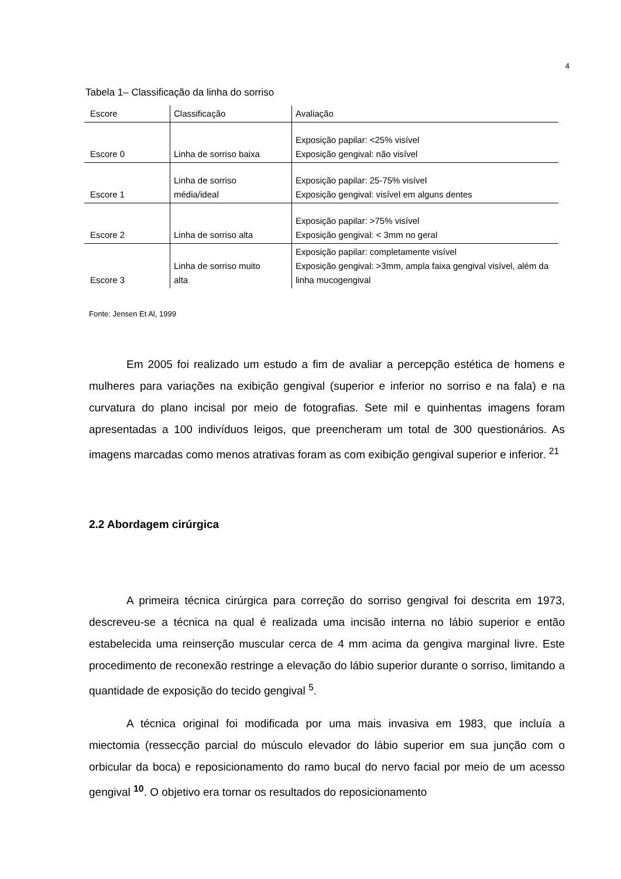4
Tabela 1– Classificação da linha do sorriso
| Escore | Classificação | Avaliação |
| --- | --- | --- |
| Escore 0 | Linha de sorriso baixa | Exposição papilar: <25% visível Exposição gengival: não visível |
| Escore 1 | Linha de sorriso média/ideal | Exposição papilar: 25-75% visível Exposição gengival: visível em alguns dentes |
| Escore 2 | Linha de sorriso alta | Exposição papilar: >75% visível Exposição gengival: < 3mm no geral |
| Escore 3 | Linha de sorriso muito alta | Exposição papilar: completamente visível Exposição gengival: >3mm, ampla faixa gengival visível, além da linha mucogengival |
Fonte: Jensen Et Al, 1999
Em 2005 foi realizado um estudo a fim de avaliar a percepção estética de homens e mulheres para variações na exibição gengival (superior e inferior no sorriso e na fala) e na curvatura do plano incisal por meio de fotografias. Sete mil e quinhentas imagens foram apresentadas a 100 indivíduos leigos, que preencheram um total de 300 questionários. As imagens marcadas como menos atrativas foram as com exibição gengival superior e inferior. <sup>21</sup>
2.2 Abordagem cirúrgica
A primeira técnica cirúrgica para correção do sorriso gengival foi descrita em 1973, descreveu-se a técnica na qual é realizada uma incisão interna no lábio superior e então estabelecida uma reinserção muscular cerca de 4 mm acima da gengiva marginal livre. Este procedimento de reconexão restringe a elevação do lábio superior durante o sorriso, limitando a quantidade de exposição do tecido gengival <sup>5</sup>.
A técnica original foi modificada por uma mais invasiva em 1983, que incluía a miectomia (ressecção parcial do músculo elevador do lábio superior em sua junção com o orbicular da boca) e reposicionamento do ramo bucal do nervo facial por meio de um acesso gengival <sup>10</sup>. O objetivo era tornar os resultados do reposicionamento